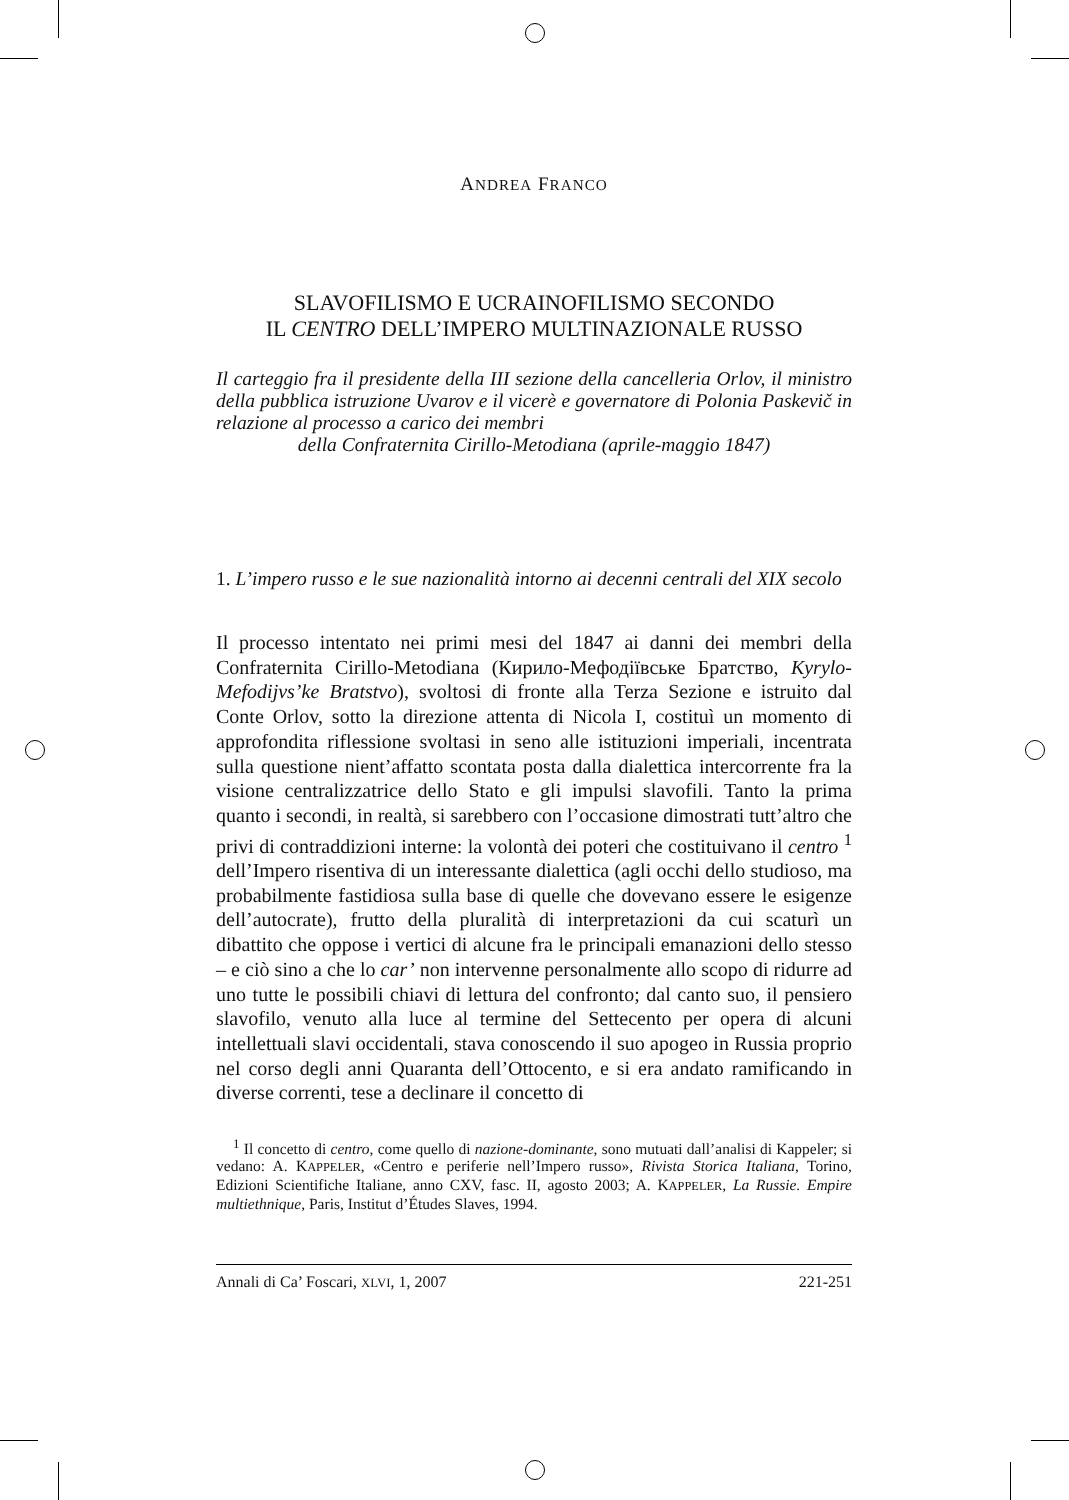ANDREA FRANCO
SLAVOFILISMO E UCRAINOFILISMO SECONDO
IL CENTRO DELL’IMPERO MULTINAZIONALE RUSSO
Il carteggio fra il presidente della III sezione della cancelleria Orlov, il ministro della pubblica istruzione Uvarov e il vicerè e governatore di Polonia Paskevič in relazione al processo a carico dei membri
della Confraternita Cirillo-Metodiana (aprile-maggio 1847)
1. L’impero russo e le sue nazionalità intorno ai decenni centrali del XIX secolo
Il processo intentato nei primi mesi del 1847 ai danni dei membri della Confraternita Cirillo-Metodiana (Кирило-Мефодiївське Братство, Kyrylo-Mefodijvs’ke Bratstvo), svoltosi di fronte alla Terza Sezione e istruito dal Conte Orlov, sotto la direzione attenta di Nicola I, costituì un momento di approfondita riflessione svoltasi in seno alle istituzioni imperiali, incentrata sulla questione nient’affatto scontata posta dalla dialettica intercorrente fra la visione centralizzatrice dello Stato e gli impulsi slavofili. Tanto la prima quanto i secondi, in realtà, si sarebbero con l’occasione dimostrati tutt’altro che privi di contraddizioni interne: la volontà dei poteri che costituivano il centro <sup>1</sup> dell’Impero risentiva di un interessante dialettica (agli occhi dello studioso, ma probabilmente fastidiosa sulla base di quelle che dovevano essere le esigenze dell’autocrate), frutto della pluralità di interpretazioni da cui scaturì un dibattito che oppose i vertici di alcune fra le principali emanazioni dello stesso – e ciò sino a che lo car’ non intervenne personalmente allo scopo di ridurre ad uno tutte le possibili chiavi di lettura del confronto; dal canto suo, il pensiero slavofilo, venuto alla luce al termine del Settecento per opera di alcuni intellettuali slavi occidentali, stava conoscendo il suo apogeo in Russia proprio nel corso degli anni Quaranta dell’Ottocento, e si era andato ramificando in diverse correnti, tese a declinare il concetto di
<sup>1</sup> Il concetto di centro, come quello di nazione-dominante, sono mutuati dall’analisi di Kappeler; si vedano: A. KAPPELER, «Centro e periferie nell’Impero russo», Rivista Storica Italiana, Torino, Edizioni Scientifiche Italiane, anno CXV, fasc. II, agosto 2003; A. KAPPELER, La Russie. Empire multiethnique, Paris, Institut d’Études Slaves, 1994.
Annali di Ca’ Foscari, XLVI, 1, 2007 221-251